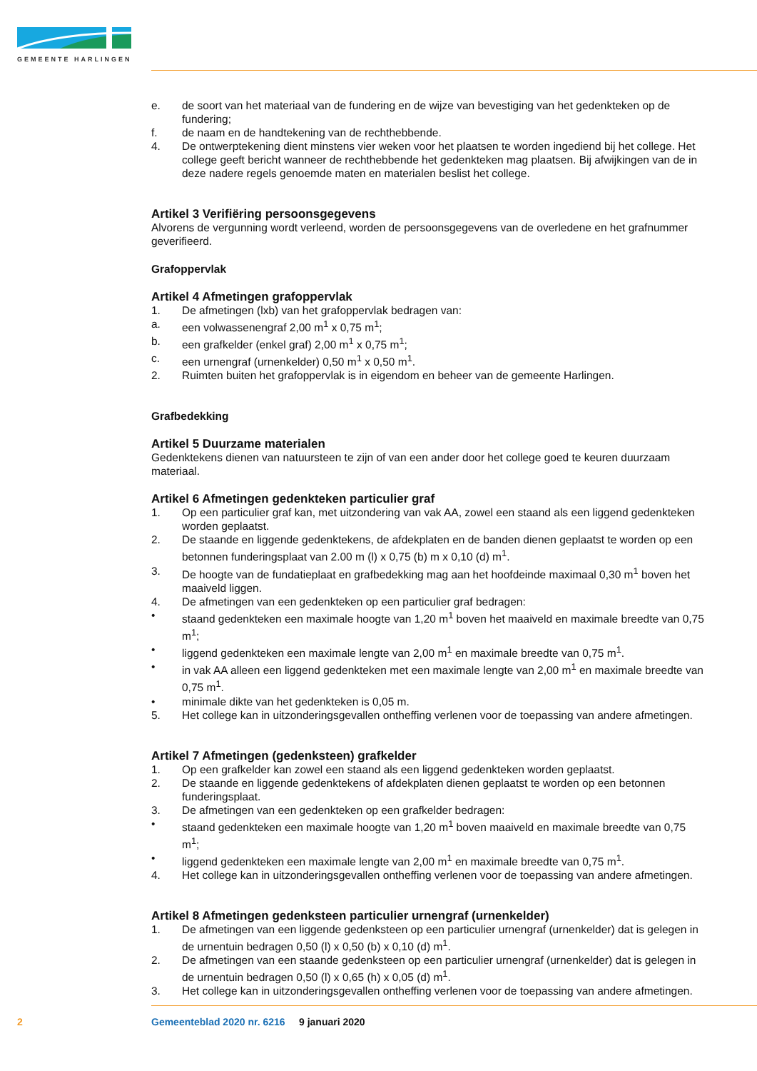GEMEENTE HARLINGEN
e. de soort van het materiaal van de fundering en de wijze van bevestiging van het gedenkteken op de fundering;
f. de naam en de handtekening van de rechthebbende.
4. De ontwerptekening dient minstens vier weken voor het plaatsen te worden ingediend bij het college. Het college geeft bericht wanneer de rechthebbende het gedenkteken mag plaatsen. Bij afwijkingen van de in deze nadere regels genoemde maten en materialen beslist het college.
Artikel 3 Verifiëring persoonsgegevens
Alvorens de vergunning wordt verleend, worden de persoonsgegevens van de overledene en het grafnummer geverifieerd.
Grafoppervlak
Artikel 4 Afmetingen grafoppervlak
1. De afmetingen (lxb) van het grafoppervlak bedragen van:
a. een volwassenengraf 2,00 m<sup>1</sup> x 0,75 m<sup>1</sup>;
b. een grafkelder (enkel graf) 2,00 m<sup>1</sup> x 0,75 m<sup>1</sup>;
c. een urnengraf (urnenkelder) 0,50 m<sup>1</sup> x 0,50 m<sup>1</sup>.
2. Ruimten buiten het grafoppervlak is in eigendom en beheer van de gemeente Harlingen.
Grafbedekking
Artikel 5 Duurzame materialen
Gedenktekens dienen van natuursteen te zijn of van een ander door het college goed te keuren duurzaam materiaal.
Artikel 6 Afmetingen gedenkteken particulier graf
1. Op een particulier graf kan, met uitzondering van vak AA, zowel een staand als een liggend gedenkteken worden geplaatst.
2. De staande en liggende gedenktekens, de afdekplaten en de banden dienen geplaatst te worden op een betonnen funderingsplaat van 2.00 m (l) x 0,75 (b) m x 0,10 (d) m<sup>1</sup>.
3. De hoogte van de fundatieplaat en grafbedekking mag aan het hoofdeinde maximaal 0,30 m<sup>1</sup> boven het maaiveld liggen.
4. De afmetingen van een gedenkteken op een particulier graf bedragen:
• staand gedenkteken een maximale hoogte van 1,20 m<sup>1</sup> boven het maaiveld en maximale breedte van 0,75 m<sup>1</sup>;
• liggend gedenkteken een maximale lengte van 2,00 m<sup>1</sup> en maximale breedte van 0,75 m<sup>1</sup>.
• in vak AA alleen een liggend gedenkteken met een maximale lengte van 2,00 m<sup>1</sup> en maximale breedte van 0,75 m<sup>1</sup>.
• minimale dikte van het gedenkteken is 0,05 m.
5. Het college kan in uitzonderingsgevallen ontheffing verlenen voor de toepassing van andere afmetingen.
Artikel 7 Afmetingen (gedenksteen) grafkelder
1. Op een grafkelder kan zowel een staand als een liggend gedenkteken worden geplaatst.
2. De staande en liggende gedenktekens of afdekplaten dienen geplaatst te worden op een betonnen funderingsplaat.
3. De afmetingen van een gedenkteken op een grafkelder bedragen:
• staand gedenkteken een maximale hoogte van 1,20 m<sup>1</sup> boven maaiveld en maximale breedte van 0,75 m<sup>1</sup>;
• liggend gedenkteken een maximale lengte van 2,00 m<sup>1</sup> en maximale breedte van 0,75 m<sup>1</sup>.
4. Het college kan in uitzonderingsgevallen ontheffing verlenen voor de toepassing van andere afmetingen.
Artikel 8 Afmetingen gedenksteen particulier urnengraf (urnenkelder)
1. De afmetingen van een liggende gedenksteen op een particulier urnengraf (urnenkelder) dat is gelegen in de urnentuin bedragen 0,50 (l) x 0,50 (b) x 0,10 (d) m<sup>1</sup>.
2. De afmetingen van een staande gedenksteen op een particulier urnengraf (urnenkelder) dat is gelegen in de urnentuin bedragen 0,50 (l) x 0,65 (h) x 0,05 (d) m<sup>1</sup>.
3. Het college kan in uitzonderingsgevallen ontheffing verlenen voor de toepassing van andere afmetingen.
2 Gemeenteblad 2020 nr. 6216 9 januari 2020